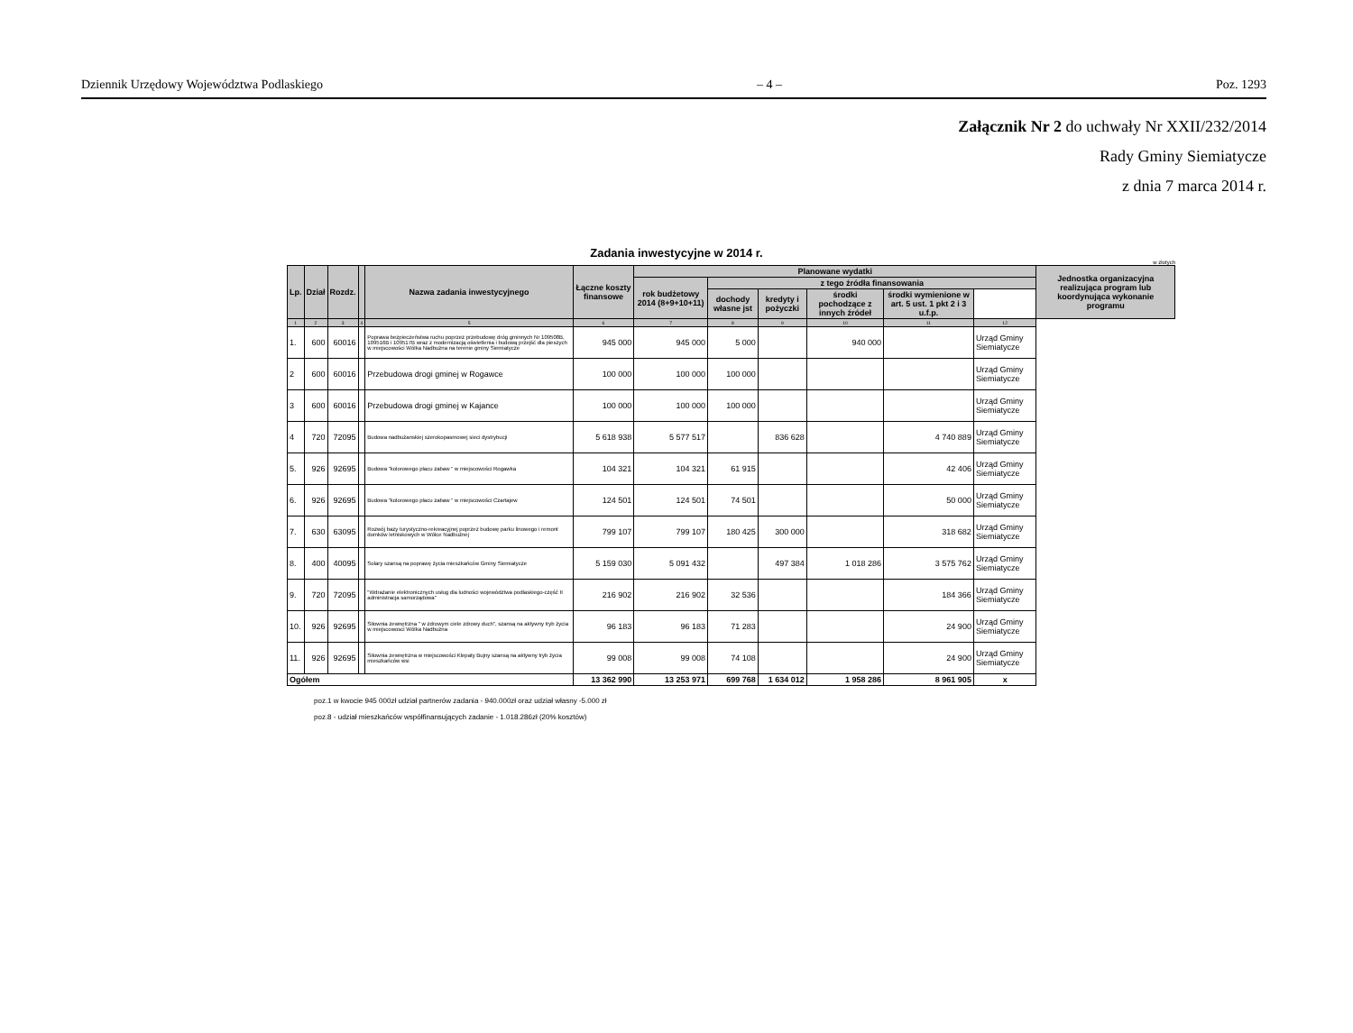Dziennik Urzędowy Województwa Podlaskiego – 4 – Poz. 1293
Załącznik Nr 2 do uchwały Nr XXII/232/2014
Rady Gminy Siemiatycze
z dnia 7 marca 2014 r.
Zadania inwestycyjne w 2014 r.
w złotych
| Lp. | Dział | Rozdz. | | Nazwa zadania inwestycyjnego | Łączne koszty finansowe | Planowane wydatki | | | | | | Jednostka organizacyjna realizująca program lub koordynująca wykonanie programu |
| --- | --- | --- | --- | --- | --- | --- | --- | --- | --- | --- | --- | --- |
| | | | | | | rok budżetowy 2014 (8+9+10+11) | z tego źródła finansowania | | | | | |
| | | | | | | | dochody własne jst | kredyty i pożyczki | środki pochodzące z innych źródeł | środki wymienione w art. 5 ust. 1 pkt 2 i 3 u.f.p. | | |
| 1 | 2 | 3 | 4 | 5 | 6 | 7 | 8 | 9 | 10 | 11 | 12 | |
| 1. | 600 | 60016 | | Poprawa bezpieczeństwa ruchu poprzez przebudowę dróg gminnych Nr 109508B, 109516B i 109517B wraz z modernizacją oświetlenia i budową przejść dla pieszych w miejscowości Wólka Nadbużna na terenie gminy Siemiatycze | 945 000 | 945 000 | 5 000 | | 940 000 | | Urząd Gminy Siemiatycze | |
| 2 | 600 | 60016 | | Przebudowa drogi gminej w Rogawce | 100 000 | 100 000 | 100 000 | | | | Urząd Gminy Siemiatycze | |
| 3 | 600 | 60016 | | Przebudowa drogi gminej w Kajance | 100 000 | 100 000 | 100 000 | | | | Urząd Gminy Siemiatycze | |
| 4 | 720 | 72095 | | Budowa nadbużanskiej szerokopasmowej sieci dystrybucji | 5 618 938 | 5 577 517 | | 836 628 | | 4 740 889 | Urząd Gminy Siemiatycze | |
| 5. | 926 | 92695 | | Budowa "kolorowego placu zabaw " w miejscowości Rogawka | 104 321 | 104 321 | 61 915 | | | 42 406 | Urząd Gminy Siemiatycze | |
| 6. | 926 | 92695 | | Budowa "kolorowego placu zabaw " w miejscowości Czartajew | 124 501 | 124 501 | 74 501 | | | 50 000 | Urząd Gminy Siemiatycze | |
| 7. | 630 | 63095 | | Rozwój bazy turystyczno-rekreacyjnej poprzez budowę parku linowego i remont domków letniskowych w Wólce Nadbużnej | 799 107 | 799 107 | 180 425 | 300 000 | | 318 682 | Urząd Gminy Siemiatycze | |
| 8. | 400 | 40095 | | Solary szansą na poprawę życia mieszkańców Gminy Siemiatycze | 5 159 030 | 5 091 432 | | 497 384 | 1 018 286 | 3 575 762 | Urząd Gminy Siemiatycze | |
| 9. | 720 | 72095 | | "Wdrażanie elektronicznych usług dla ludności województwa podlaskiego-część II administracja samorządowa" | 216 902 | 216 902 | 32 536 | | | 184 366 | Urząd Gminy Siemiatycze | |
| 10. | 926 | 92695 | | Siłownia zewnętrzna " w zdrowym ciele zdrowy duch", szansą na aktywny tryb życia w miejscowosci Wólka Nadbużna | 96 183 | 96 183 | 71 283 | | | 24 900 | Urząd Gminy Siemiatycze | |
| 11. | 926 | 92695 | | Siłownia zewnętrzna w miejscowości Klepaty Bujny szansą na aktywny tryb życia mieszkańców wsi | 99 008 | 99 008 | 74 108 | | | 24 900 | Urząd Gminy Siemiatycze | |
| Ogółem | | | | | 13 362 990 | 13 253 971 | 699 768 | 1 634 012 | 1 958 286 | 8 961 905 | x | |
poz.1 w kwocie 945 000zł udział partnerów zadania - 940.000zł oraz udział własny -5.000 zł
poz.8 - udział mieszkańców współfinansujących zadanie - 1.018.286zł (20% kosztów)